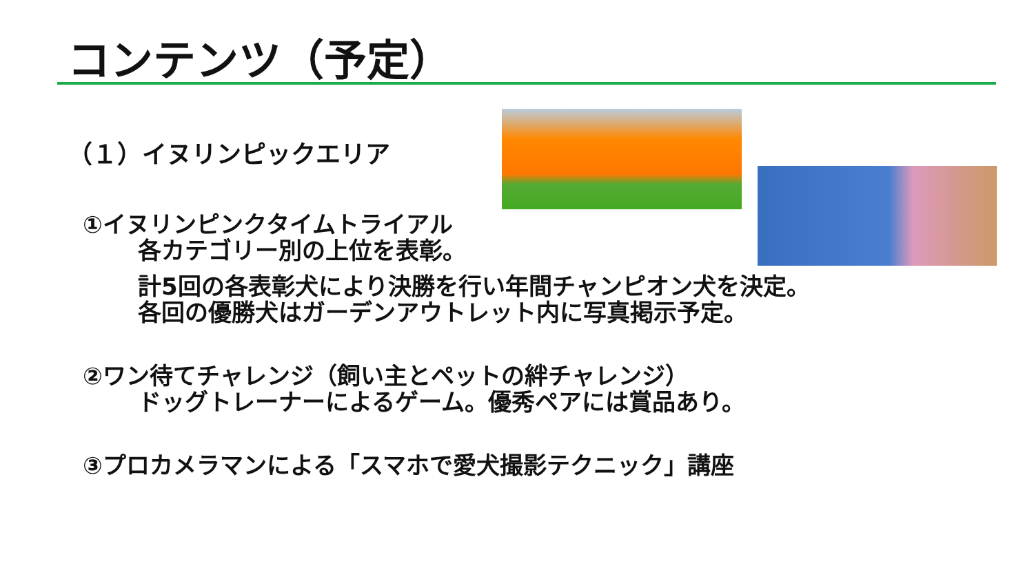コンテンツ（予定）
（１）イヌリンピックエリア
①イヌリンピンクタイムトライアル
各カテゴリー別の上位を表彰。
計5回の各表彰犬により決勝を行い年間チャンピオン犬を決定。
各回の優勝犬はガーデンアウトレット内に写真掲示予定。
②ワン待てチャレンジ（飼い主とペットの絆チャレンジ）
ドッグトレーナーによるゲーム。優秀ペアには賞品あり。
③プロカメラマンによる「スマホで愛犬撮影テクニック」講座